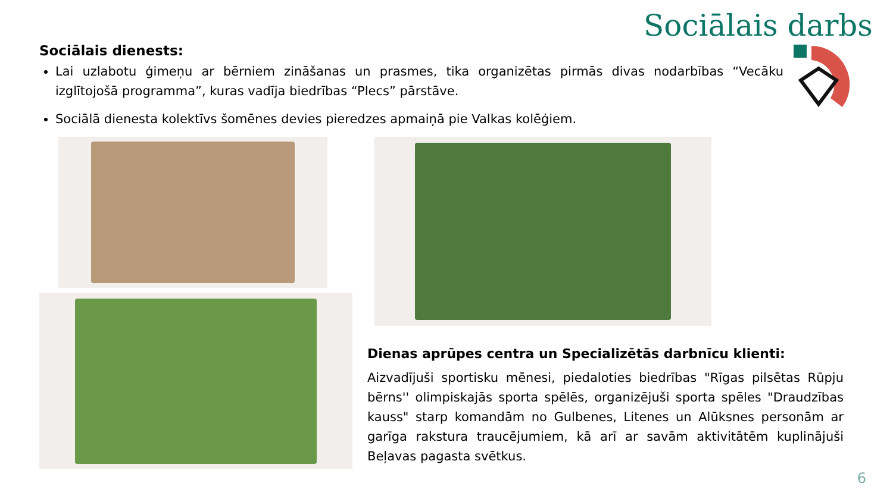Sociālais darbs
Sociālais dienests:
Lai uzlabotu ģimeņu ar bērniem zināšanas un prasmes, tika organizētas pirmās divas nodarbības “Vecāku izglītojošā programma”, kuras vadīja biedrības “Plecs” pārstāve.
Sociālā dienesta kolektīvs šomēnes devies pieredzes apmaiņā pie Valkas kolēģiem.
Dienas aprūpes centra un Specializētās darbnīcu klienti:
Aizvadījuši sportisku mēnesi, piedaloties biedrības "Rīgas pilsētas Rūpju bērns'' olimpiskajās sporta spēlēs, organizējuši sporta spēles "Draudzības kauss" starp komandām no Gulbenes, Litenes un Alūksnes personām ar garīga rakstura traucējumiem, kā arī ar savām aktivitātēm kuplinājuši Beļavas pagasta svētkus.
6